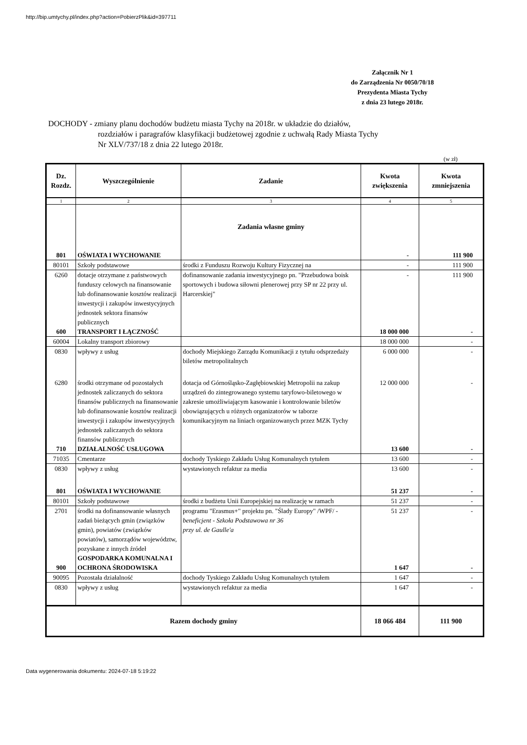http://bip.umtychy.pl/index.php?action=PobierzPlik&id=397711
Załącznik Nr 1
do Zarządzenia Nr 0050/70/18
Prezydenta Miasta Tychy
z dnia 23 lutego 2018r.
DOCHODY - zmiany planu dochodów budżetu miasta Tychy na 2018r. w układzie do działów,
rozdziałów i paragrafów klasyfikacji budżetowej zgodnie z uchwałą Rady Miasta Tychy
Nr XLV/737/18 z dnia 22 lutego 2018r.
(w zł)
| Dz. Rozdz. | Wyszczególnienie | Zadanie | Kwota zwiększenia | Kwota zmniejszenia |
| --- | --- | --- | --- | --- |
| 1 | 2 | 3 | 4 | 5 |
| | | Zadania własne gminy | | |
| 801 | OŚWIATA I WYCHOWANIE | | - | 111 900 |
| 80101 | Szkoły podstawowe | środki z Funduszu Rozwoju Kultury Fizycznej na | - | 111 900 |
| 6260 | dotacje otrzymane z państwowych funduszy celowych na finansowanie lub dofinansowanie kosztów realizacji inwestycji i zakupów inwestycyjnych jednostek sektora finansów publicznych | dofinansowanie zadania inwestycyjnego pn. "Przebudowa boisk sportowych i budowa siłowni plenerowej przy SP nr 22 przy ul. Harcerskiej" | - | 111 900 |
| 600 | TRANSPORT I ŁĄCZNOŚĆ | | 18 000 000 | - |
| 60004 | Lokalny transport zbiorowy | | 18 000 000 | - |
| 0830 | wpływy z usług | dochody Miejskiego Zarządu Komunikacji z tytułu odsprzedaży biletów metropolitalnych | 6 000 000 | - |
| 6280 | środki otrzymane od pozostałych jednostek zaliczanych do sektora finansów publicznych na finansowanie lub dofinansowanie kosztów realizacji inwestycji i zakupów inwestycyjnych jednostek zaliczanych do sektora finansów publicznych | dotacja od Górnośląsko-Zagłębiowskiej Metropolii na zakup urządzeń do zintegrowanego systemu taryfowo-biletowego w zakresie umożliwiającym kasowanie i kontrolowanie biletów obowiązujących u różnych organizatorów w taborze komunikacyjnym na liniach organizowanych przez MZK Tychy | 12 000 000 | - |
| 710 | DZIAŁALNOŚĆ USŁUGOWA | | 13 600 | - |
| 71035 | Cmentarze | dochody Tyskiego Zakładu Usług Komunalnych tytułem | 13 600 | - |
| 0830 | wpływy z usług | wystawionych refaktur za media | 13 600 | - |
| 801 | OŚWIATA I WYCHOWANIE | | 51 237 | - |
| 80101 | Szkoły podstawowe | środki z budżetu Unii Europejskiej na realizację w ramach | 51 237 | - |
| 2701 | środki na dofinansowanie własnych zadań bieżących gmin (związków gmin), powiatów (związków powiatów), samorządów województw, pozyskane z innych źródeł | programu "Erasmus+" projektu pn. "Ślady Europy" /WPF/ - beneficjent - Szkoła Podstawowa nr 36 przy ul. de Gaulle'a | 51 237 | - |
| 900 | GOSPODARKA KOMUNALNA I OCHRONA ŚRODOWISKA | | 1 647 | - |
| 90095 | Pozostała działalność | dochody Tyskiego Zakładu Usług Komunalnych tytułem | 1 647 | - |
| 0830 | wpływy z usług | wystawionych refaktur za media | 1 647 | - |
| Razem dochody gminy | | | 18 066 484 | 111 900 |
Data wygenerowania dokumentu: 2024-07-18 5:19:22